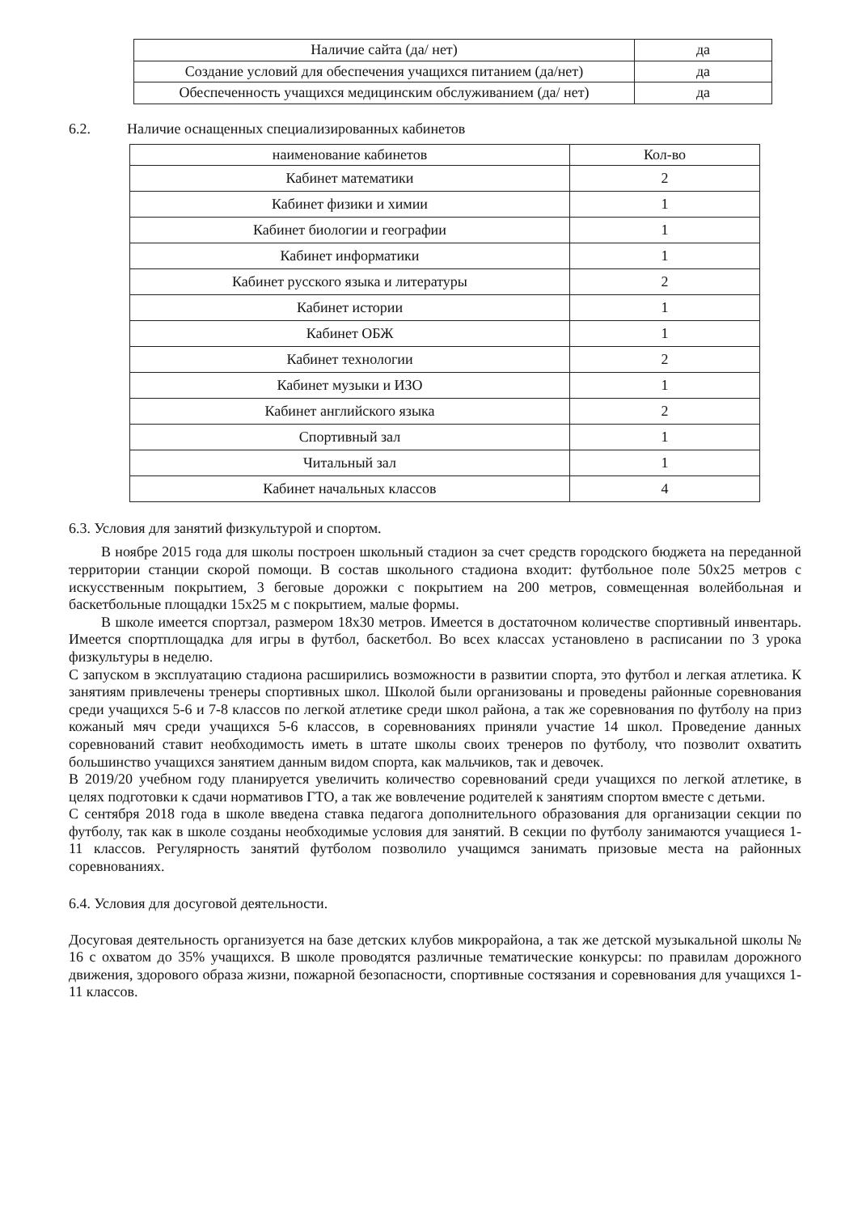| Наличие сайта (да/ нет) | да |
| Создание условий для обеспечения учащихся питанием (да/нет) | да |
| Обеспеченность учащихся медицинским обслуживанием (да/ нет) | да |
6.2. Наличие оснащенных специализированных кабинетов
| наименование кабинетов | Кол-во |
| --- | --- |
| Кабинет математики | 2 |
| Кабинет физики и химии | 1 |
| Кабинет биологии и географии | 1 |
| Кабинет информатики | 1 |
| Кабинет русского языка и литературы | 2 |
| Кабинет истории | 1 |
| Кабинет ОБЖ | 1 |
| Кабинет технологии | 2 |
| Кабинет музыки и ИЗО | 1 |
| Кабинет английского языка | 2 |
| Спортивный зал | 1 |
| Читальный зал | 1 |
| Кабинет начальных классов | 4 |
6.3. Условия для занятий физкультурой и спортом.
В ноябре 2015 года для школы построен школьный стадион за счет средств городского бюджета на переданной территории станции скорой помощи. В состав школьного стадиона входит: футбольное поле 50х25 метров с искусственным покрытием, 3 беговые дорожки с покрытием на 200 метров, совмещенная волейбольная и баскетбольные площадки 15х25 м с покрытием, малые формы.
В школе имеется спортзал, размером 18х30 метров. Имеется в достаточном количестве спортивный инвентарь. Имеется спортплощадка для игры в футбол, баскетбол. Во всех классах установлено в расписании по 3 урока физкультуры в неделю.
С запуском в эксплуатацию стадиона расширились возможности в развитии спорта, это футбол и легкая атлетика. К занятиям привлечены тренеры спортивных школ. Школой были организованы и проведены районные соревнования среди учащихся 5-6 и 7-8 классов по легкой атлетике среди школ района, а так же соревнования по футболу на приз кожаный мяч среди учащихся 5-6 классов, в соревнованиях приняли участие 14 школ. Проведение данных соревнований ставит необходимость иметь в штате школы своих тренеров по футболу, что позволит охватить большинство учащихся занятием данным видом спорта, как мальчиков, так и девочек.
В 2019/20 учебном году планируется увеличить количество соревнований среди учащихся по легкой атлетике, в целях подготовки к сдачи нормативов ГТО, а так же вовлечение родителей к занятиям спортом вместе с детьми.
С сентября 2018 года в школе введена ставка педагога дополнительного образования для организации секции по футболу, так как в школе созданы необходимые условия для занятий. В секции по футболу занимаются учащиеся 1-11 классов. Регулярность занятий футболом позволило учащимся занимать призовые места на районных соревнованиях.
6.4. Условия для досуговой деятельности.
Досуговая деятельность организуется на базе детских клубов микрорайона, а так же детской музыкальной школы № 16 с охватом до 35% учащихся. В школе проводятся различные тематические конкурсы: по правилам дорожного движения, здорового образа жизни, пожарной безопасности, спортивные состязания и соревнования для учащихся 1-11 классов.